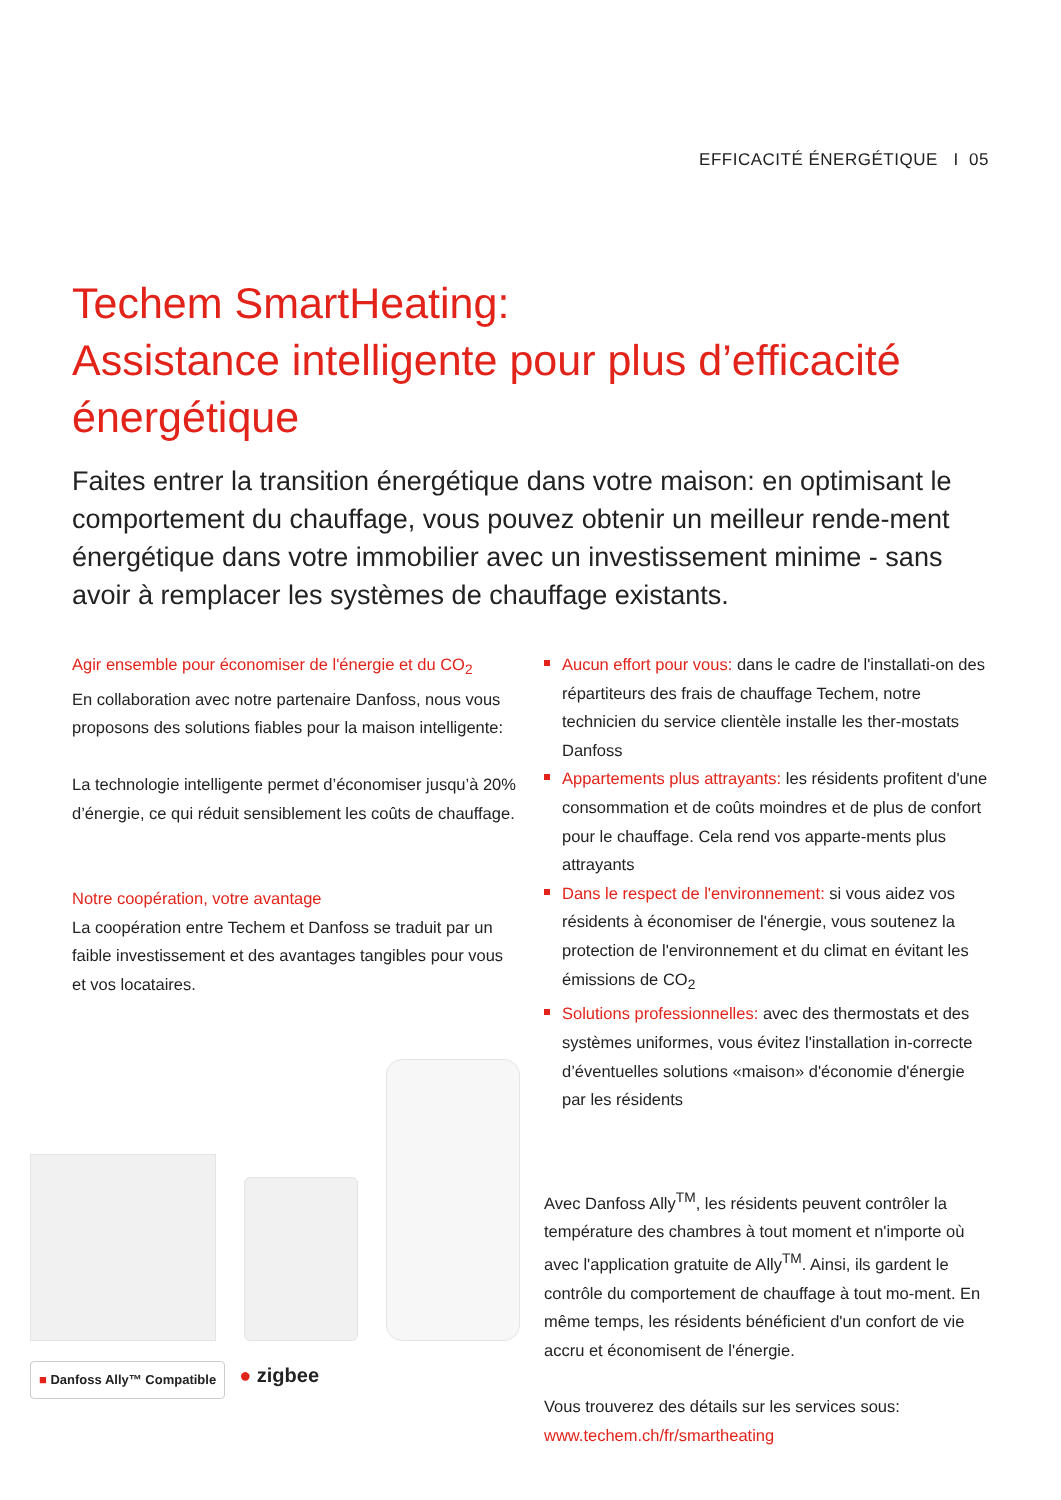EFFICACITÉ ÉNERGÉTIQUE I 05
Techem SmartHeating:
Assistance intelligente pour plus d’efficacité énergétique
Faites entrer la transition énergétique dans votre maison: en optimisant le comportement du chauffage, vous pouvez obtenir un meilleur rende-ment énergétique dans votre immobilier avec un investissement minime - sans avoir à remplacer les systèmes de chauffage existants.
Agir ensemble pour économiser de l'énergie et du CO<sub>2</sub>
En collaboration avec notre partenaire Danfoss, nous vous proposons des solutions fiables pour la maison intelligente:
La technologie intelligente permet d’économiser jusqu’à 20% d’énergie, ce qui réduit sensiblement les coûts de chauffage.
Notre coopération, votre avantage
La coopération entre Techem et Danfoss se traduit par un faible investissement et des avantages tangibles pour vous et vos locataires.
■ Danfoss Ally™ Compatible ● zigbee
Aucun effort pour vous: dans le cadre de l'installati-on des répartiteurs des frais de chauffage Techem, notre technicien du service clientèle installe les ther-mostats Danfoss
Appartements plus attrayants: les résidents profitent d'une consommation et de coûts moindres et de plus de confort pour le chauffage. Cela rend vos apparte-ments plus attrayants
Dans le respect de l'environnement: si vous aidez vos résidents à économiser de l'énergie, vous soutenez la protection de l'environnement et du climat en évitant les émissions de CO<sub>2</sub>
Solutions professionnelles: avec des thermostats et des systèmes uniformes, vous évitez l'installation in-correcte d’éventuelles solutions «maison» d'économie d'énergie par les résidents
Avec Danfoss Ally<sup>TM</sup>, les résidents peuvent contrôler la température des chambres à tout moment et n'importe où avec l'application gratuite de Ally<sup>TM</sup>. Ainsi, ils gardent le contrôle du comportement de chauffage à tout mo-ment. En même temps, les résidents bénéficient d'un confort de vie accru et économisent de l'énergie.
Vous trouverez des détails sur les services sous:
www.techem.ch/fr/smartheating